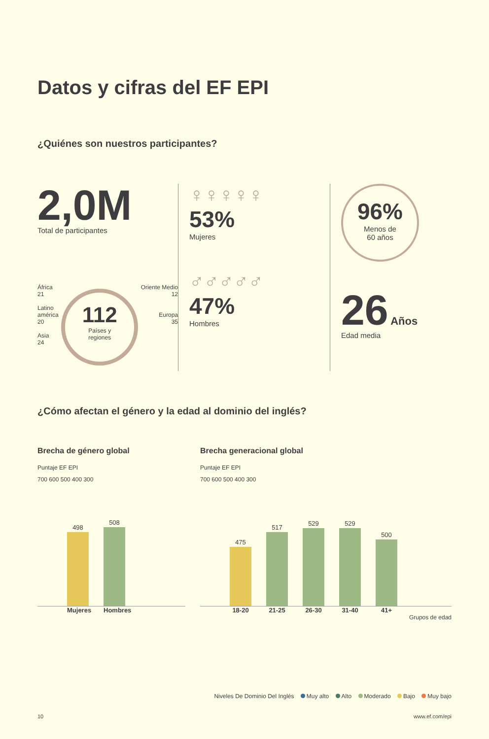Datos y cifras del EF EPI
¿Quiénes son nuestros participantes?
2,0M
Total de participantes
África
21
Latino
américa
20
Asia
24
112
Países y
regiones
Oriente Medio
12
Europa
35
♀♀♀♀♀
53%
Mujeres
♂♂♂♂♂
47%
Hombres
96%
Menos de
60 años
26 Años
Edad media
¿Cómo afectan el género y la edad al dominio del inglés?
Brecha de género global
Puntaje EF EPI
700 600 500 400 300
498
508
Mujeres Hombres
Brecha generacional global
Puntaje EF EPI
700 600 500 400 300
475
517
529
529
500
18-20 21-25 26-30 31-40 41+
Grupos de edad
Niveles De Dominio Del Inglés Muy alto Alto Moderado Bajo Muy bajo
10 www.ef.com/epi